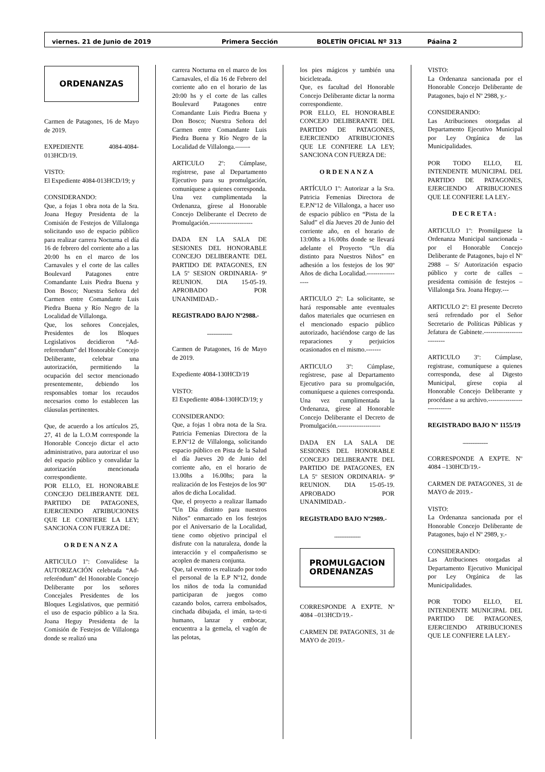viernes. 21 de Junio de 2019 Primera Sección BOLETÍN OFICIAL Nº 313 Páaina 2
ORDENANZAS
Carmen de Patagones, 16 de Mayo de 2019.
EXPEDIENTE 4084-4084-013HCD/19.
VISTO:
El Expediente 4084-013HCD/19; y
CONSIDERANDO:
Que, a fojas 1 obra nota de la Sra. Joana Heguy Presidenta de la Comisión de Festejos de Villalonga solicitando uso de espacio público para realizar carrera Nocturna el día 16 de febrero del corriente año a las 20:00 hs en el marco de los Carnavales y el corte de las calles Boulevard Patagones entre Comandante Luis Piedra Buena y Don Bosco; Nuestra Señora del Carmen entre Comandante Luis Piedra Buena y Río Negro de la Localidad de Villalonga.
Que, los señores Concejales, Presidentes de los Bloques Legislativos decidieron “Ad-referendum” del Honorable Concejo Deliberante, celebrar una autorización, permitiendo la ocupación del sector mencionado presentemente, debiendo los responsables tomar los recaudos necesarios como lo establecen las cláusulas pertinentes.
Que, de acuerdo a los artículos 25, 27, 41 de la L.O.M corresponde la Honorable Concejo dictar el acto administrativo, para autorizar el uso del espacio público y convalidar la autorización mencionada correspondiente.
POR ELLO, EL HONORABLE CONCEJO DELIBERANTE DEL PARTIDO DE PATAGONES, EJERCIENDO ATRIBUCIONES QUE LE CONFIERE LA LEY; SANCIONA CON FUERZA DE:
ORDENANZA
ARTICULO 1º: Convalídese la AUTORIZACIÓN celebrada “Ad-referéndum” del Honorable Concejo Deliberante por los señores Concejales Presidentes de los Bloques Legislativos, que permitió el uso de espacio público a la Sra. Joana Heguy Presidenta de la Comisión de Festejos de Villalonga donde se realizó una
carrera Nocturna en el marco de los Carnavales, el día 16 de Febrero del corriente año en el horario de las 20:00 hs y el corte de las calles Boulevard Patagones entre Comandante Luis Piedra Buena y Don Bosco; Nuestra Señora del Carmen entre Comandante Luis Piedra Buena y Río Negro de la Localidad de Villalonga.——-
ARTICULO 2º: Cúmplase, regístrese, pase al Departamento Ejecutivo para su promulgación, comuníquese a quienes corresponda. Una vez cumplimentada la Ordenanza, gírese al Honorable Concejo Deliberante el Decreto de Promulgación.--------------------
DADA EN LA SALA DE SESIONES DEL HONORABLE CONCEJO DELIBERANTE DEL PARTIDO DE PATAGONES, EN LA 5º SESION ORDINARIA- 9ª REUNION. DIA 15-05-19. APROBADO POR UNANIMIDAD.-
REGISTRADO BAJO Nº2988.-
.......................
Carmen de Patagones, 16 de Mayo de 2019.
Expediente 4084-130HCD/19
VISTO:
El Expediente 4084-130HCD/19; y
CONSIDERANDO:
Que, a fojas 1 obra nota de la Sra. Patricia Femenias Directora de la E.P.Nº12 de Villalonga, solicitando espacio público en Pista de la Salud el día Jueves 20 de Junio del corriente año, en el horario de 13.00hs a 16.00hs; para la realización de los Festejos de los 90º años de dicha Localidad.
Que, el proyecto a realizar llamado “Un Día distinto para nuestros Niños” enmarcado en los festejos por el Aniversario de la Localidad, tiene como objetivo principal el disfrute con la naturaleza, donde la interacción y el compañerismo se acoplen de manera conjunta.
Que, tal evento es realizado por todo el personal de la E.P Nº12, donde los niños de toda la comunidad participaran de juegos como cazando bolos, carrera embolsados, cinchada dibujada, el imán, ta-te-ti humano, lanzar y embocar, encuentra a la gemela, el vagón de las pelotas,
los pies mágicos y también una bicicleteada.
Que, es facultad del Honorable Concejo Deliberante dictar la norma correspondiente.
POR ELLO, EL HONORABLE CONCEJO DELIBERANTE DEL PARTIDO DE PATAGONES, EJERCIENDO ATRIBUCIONES QUE LE CONFIERE LA LEY; SANCIONA CON FUERZA DE:
ORDENANZA
ARTÍCULO 1º: Autorizar a la Sra. Patricia Femenias Directora de E.P.Nº12 de Villalonga, a hacer uso de espacio público en “Pista de la Salud” el día Jueves 20 de Junio del corriente año, en el horario de 13:00hs a 16.00hs donde se llevará adelante el Proyecto “Un día distinto para Nuestros Niños” en adhesión a los festejos de los 90º Años de dicha Localidad.-----------------
ARTICULO 2º: La solicitante, se hará responsable ante eventuales daños materiales que ocurriesen en el mencionado espacio público autorizado, haciéndose cargo de las reparaciones y perjuicios ocasionados en el mismo.-------
ARTICULO 3º: Cúmplase, regístrese, pase al Departamento Ejecutivo para su promulgación, comuníquese a quienes corresponda. Una vez cumplimentada la Ordenanza, gírese al Honorable Concejo Deliberante el Decreto de Promulgación.--------------------
DADA EN LA SALA DE SESIONES DEL HONORABLE CONCEJO DELIBERANTE DEL PARTIDO DE PATAGONES, EN LA 5º SESION ORDINARIA- 9ª REUNION. DIA 15-05-19. APROBADO POR UNANIMIDAD.-
REGISTRADO BAJO Nº2989.-
........................
PROMULGACION
ORDENANZAS
CORRESPONDE A EXPTE. Nº 4084 –013HCD/19.-
CARMEN DE PATAGONES, 31 de MAYO de 2019.-
VISTO:
La Ordenanza sancionada por el Honorable Concejo Deliberante de Patagones, bajo el Nº 2988, y.-
CONSIDERANDO:
Las Atribuciones otorgadas al Departamento Ejecutivo Municipal por Ley Orgánica de las Municipalidades.
POR TODO ELLO, EL INTENDENTE MUNICIPAL DEL PARTIDO DE PATAGONES, EJERCIENDO ATRIBUCIONES QUE LE CONFIERE LA LEY.-
DECRETA:
ARTICULO 1º: Promúlguese la Ordenanza Municipal sancionada - por el Honorable Concejo Deliberante de Patagones, bajo el Nº 2988 – S/ Autorización espacio público y corte de calles – presidenta comisión de festejos – Villalonga Sra. Joana Heguy.---
ARTICULO 2º: El presente Decreto será refrendado por el Señor Secretario de Políticas Públicas y Jefatura de Gabinete.--------------------------
ARTICULO 3º: Cúmplase, registrase, comuníquese a quienes corresponda, dese al Digesto Municipal, gírese copia al Honorable Concejo Deliberante y procédase a su archivo.---------------------------
REGISTRADO BAJO Nº 1155/19
.......................
CORRESPONDE A EXPTE. Nº 4084 –130HCD/19.-
CARMEN DE PATAGONES, 31 de MAYO de 2019.-
VISTO:
La Ordenanza sancionada por el Honorable Concejo Deliberante de Patagones, bajo el Nº 2989, y.-
CONSIDERANDO:
Las Atribuciones otorgadas al Departamento Ejecutivo Municipal por Ley Orgánica de las Municipalidades.
POR TODO ELLO, EL INTENDENTE MUNICIPAL DEL PARTIDO DE PATAGONES, EJERCIENDO ATRIBUCIONES QUE LE CONFIERE LA LEY.-